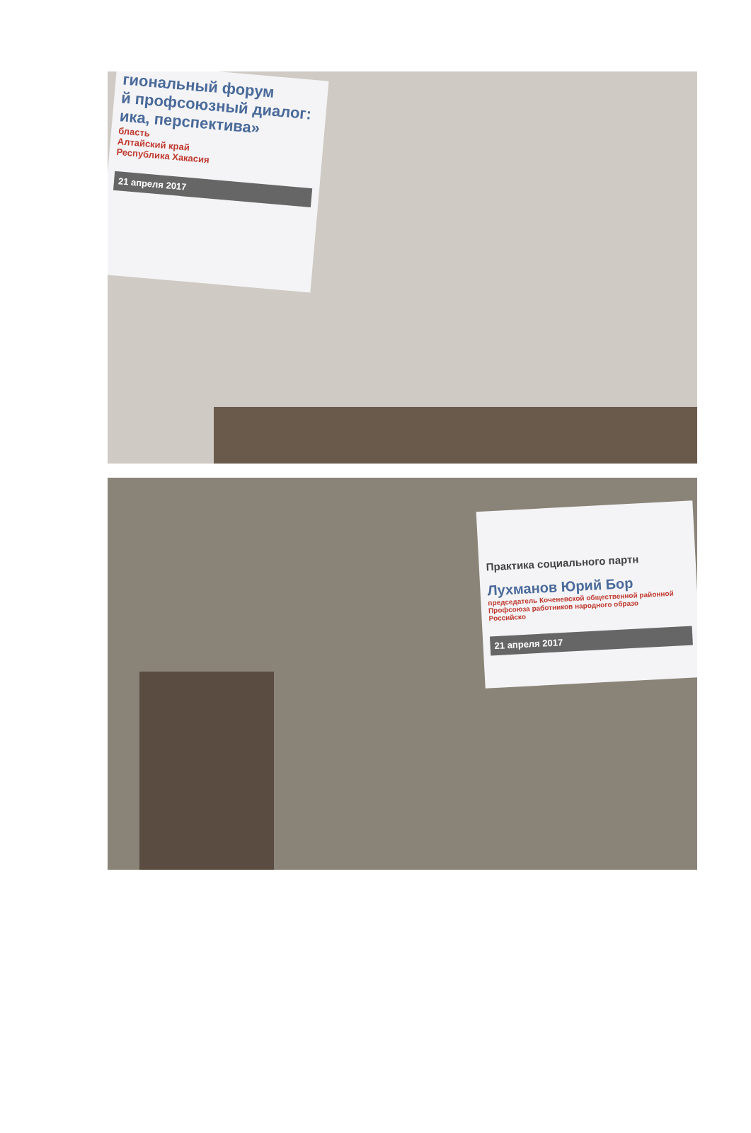гиональный форум
й профсоюзный диалог:
ика, перспектива»
бласть
Алтайский край
Республика Хакасия
21 апреля 2017
Практика социального партн
Лухманов Юрий Бор
председатель Коченевской общественной районной
Профсоюза работников народного образо
Российско
21 апреля 2017